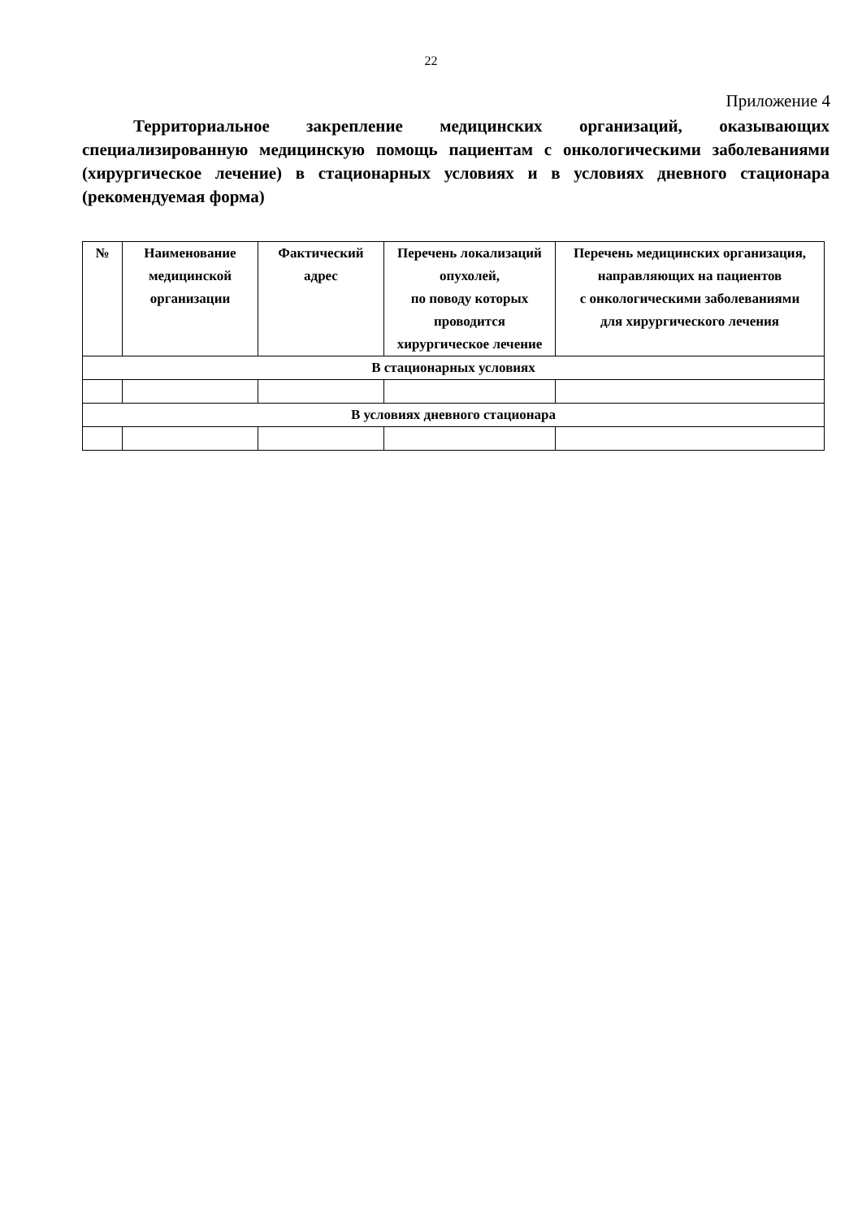22
Приложение 4
Территориальное закрепление медицинских организаций, оказывающих специализированную медицинскую помощь пациентам с онкологическими заболеваниями (хирургическое лечение) в стационарных условиях и в условиях дневного стационара (рекомендуемая форма)
| № | Наименование медицинской организации | Фактический адрес | Перечень локализаций опухолей, по поводу которых проводится хирургическое лечение | Перечень медицинских организация, направляющих на пациентов с онкологическими заболеваниями для хирургического лечения |
| --- | --- | --- | --- | --- |
| В стационарных условиях | | | | |
| В условиях дневного стационара | | | | |